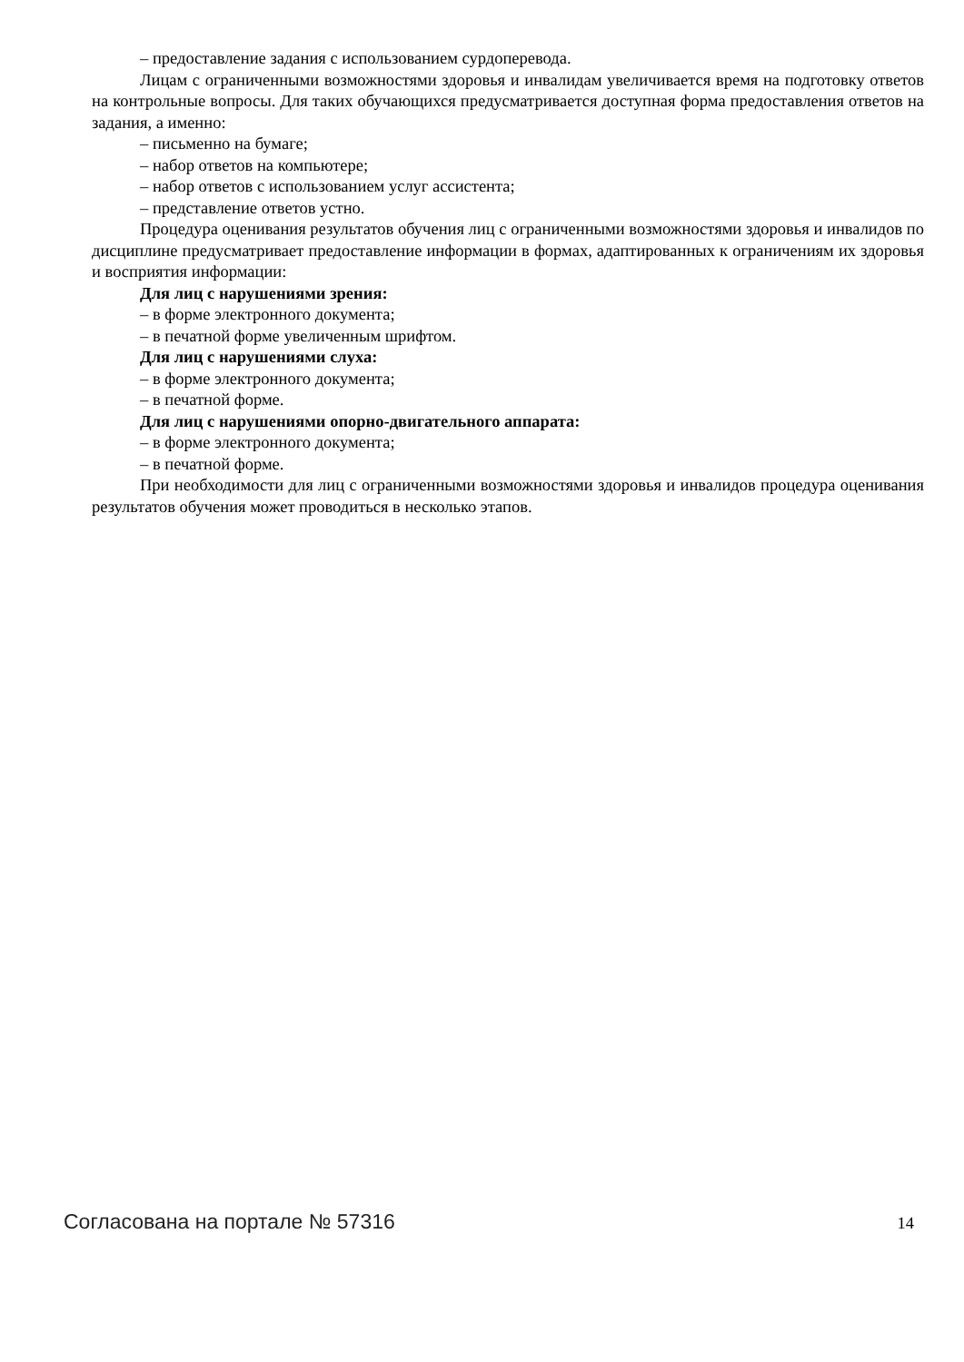– предоставление задания с использованием сурдоперевода.
Лицам с ограниченными возможностями здоровья и инвалидам увеличивается время на подготовку ответов на контрольные вопросы. Для таких обучающихся предусматривается доступная форма предоставления ответов на задания, а именно:
– письменно на бумаге;
– набор ответов на компьютере;
– набор ответов с использованием услуг ассистента;
– представление ответов устно.
Процедура оценивания результатов обучения лиц с ограниченными возможностями здоровья и инвалидов по дисциплине предусматривает предоставление информации в формах, адаптированных к ограничениям их здоровья и восприятия информации:
Для лиц с нарушениями зрения:
– в форме электронного документа;
– в печатной форме увеличенным шрифтом.
Для лиц с нарушениями слуха:
– в форме электронного документа;
– в печатной форме.
Для лиц с нарушениями опорно-двигательного аппарата:
– в форме электронного документа;
– в печатной форме.
При необходимости для лиц с ограниченными возможностями здоровья и инвалидов процедура оценивания результатов обучения может проводиться в несколько этапов.
Согласована на портале № 57316 14